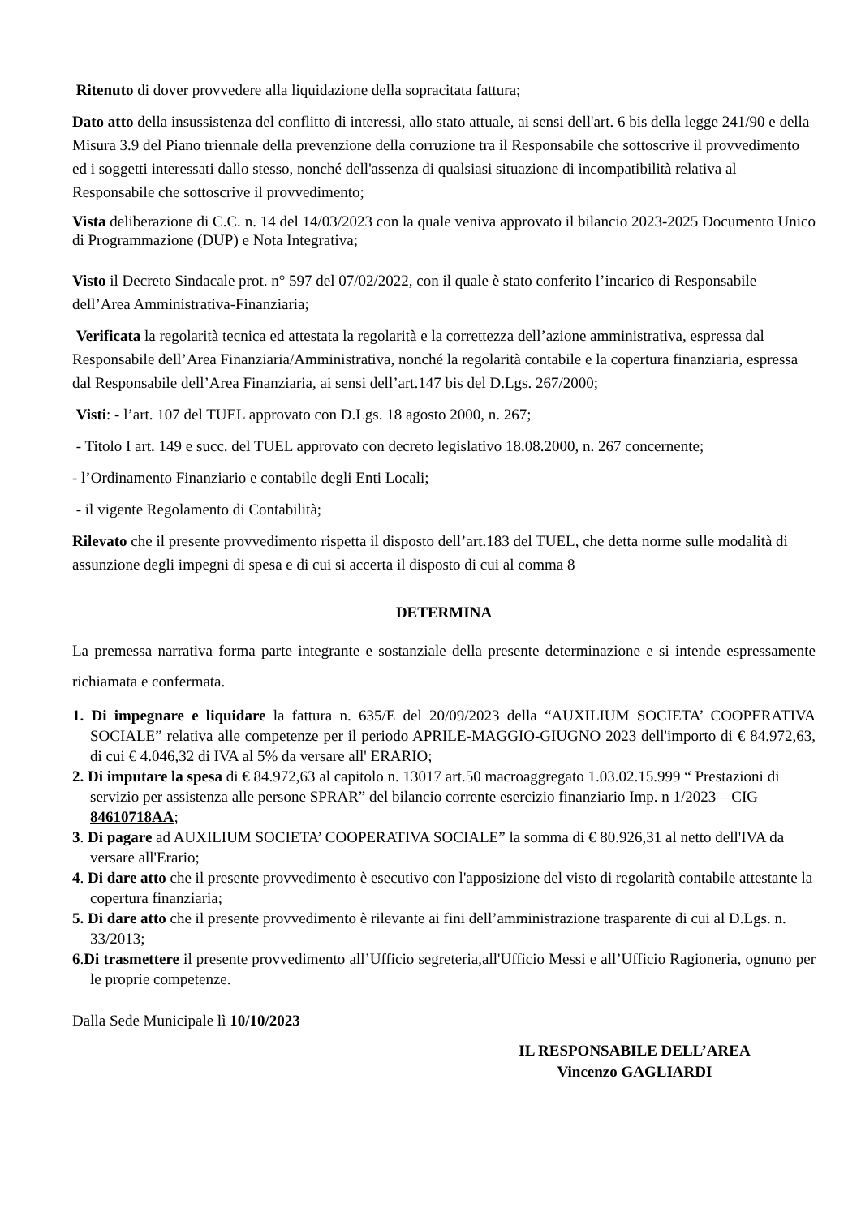Ritenuto di dover provvedere alla liquidazione della sopracitata fattura;
Dato atto della insussistenza del conflitto di interessi, allo stato attuale, ai sensi dell'art. 6 bis della legge 241/90 e della Misura 3.9 del Piano triennale della prevenzione della corruzione tra il Responsabile che sottoscrive il provvedimento ed i soggetti interessati dallo stesso, nonché dell'assenza di qualsiasi situazione di incompatibilità relativa al Responsabile che sottoscrive il provvedimento;
Vista deliberazione di C.C. n. 14 del 14/03/2023 con la quale veniva approvato il bilancio 2023-2025 Documento Unico di Programmazione (DUP) e Nota Integrativa;
Visto il Decreto Sindacale prot. n° 597 del 07/02/2022, con il quale è stato conferito l’incarico di Responsabile dell’Area Amministrativa-Finanziaria;
Verificata la regolarità tecnica ed attestata la regolarità e la correttezza dell’azione amministrativa, espressa dal Responsabile dell’Area Finanziaria/Amministrativa, nonché la regolarità contabile e la copertura finanziaria, espressa dal Responsabile dell’Area Finanziaria, ai sensi dell’art.147 bis del D.Lgs. 267/2000;
Visti: - l’art. 107 del TUEL approvato con D.Lgs. 18 agosto 2000, n. 267;
- Titolo I art. 149 e succ. del TUEL approvato con decreto legislativo 18.08.2000, n. 267 concernente;
- l’Ordinamento Finanziario e contabile degli Enti Locali;
- il vigente Regolamento di Contabilità;
Rilevato che il presente provvedimento rispetta il disposto dell’art.183 del TUEL, che detta norme sulle modalità di assunzione degli impegni di spesa e di cui si accerta il disposto di cui al comma 8
DETERMINA
La premessa narrativa forma parte integrante e sostanziale della presente determinazione e si intende espressamente richiamata e confermata.
1. Di impegnare e liquidare la fattura n. 635/E del 20/09/2023 della “AUXILIUM SOCIETA’ COOPERATIVA SOCIALE” relativa alle competenze per il periodo APRILE-MAGGIO-GIUGNO 2023 dell'importo di € 84.972,63, di cui € 4.046,32 di IVA al 5% da versare all' ERARIO;
2. Di imputare la spesa di € 84.972,63 al capitolo n. 13017 art.50 macroaggregato 1.03.02.15.999 “ Prestazioni di servizio per assistenza alle persone SPRAR” del bilancio corrente esercizio finanziario Imp. n 1/2023 – CIG 84610718AA;
3. Di pagare ad AUXILIUM SOCIETA’ COOPERATIVA SOCIALE” la somma di € 80.926,31 al netto dell'IVA da versare all'Erario;
4. Di dare atto che il presente provvedimento è esecutivo con l'apposizione del visto di regolarità contabile attestante la copertura finanziaria;
5. Di dare atto che il presente provvedimento è rilevante ai fini dell’amministrazione trasparente di cui al D.Lgs. n. 33/2013;
6.Di trasmettere il presente provvedimento all’Ufficio segreteria,all'Ufficio Messi e all’Ufficio Ragioneria, ognuno per le proprie competenze.
Dalla Sede Municipale lì 10/10/2023
IL RESPONSABILE DELL’AREA
Vincenzo GAGLIARDI